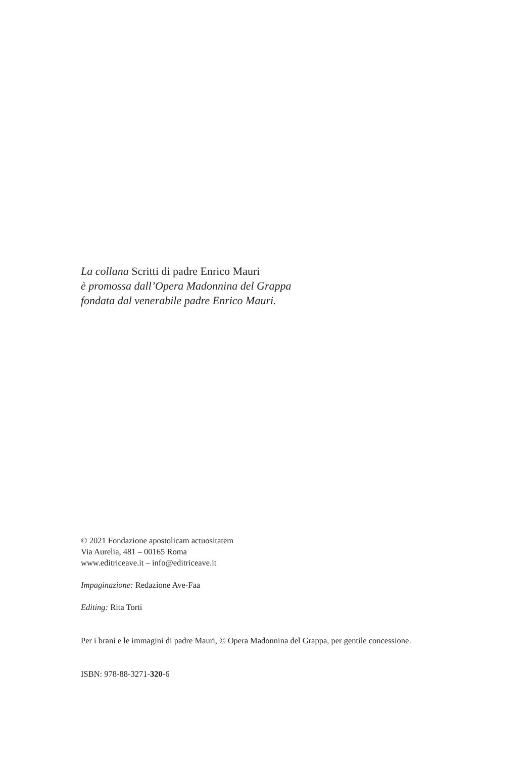La collana Scritti di padre Enrico Mauri
è promossa dall’Opera Madonnina del Grappa
fondata dal venerabile padre Enrico Mauri.
© 2021 Fondazione apostolicam actuositatem
Via Aurelia, 481 – 00165 Roma
www.editriceave.it – info@editriceave.it
Impaginazione: Redazione Ave-Faa
Editing: Rita Torti
Per i brani e le immagini di padre Mauri, © Opera Madonnina del Grappa, per gentile concessione.
ISBN: 978-88-3271-320-6